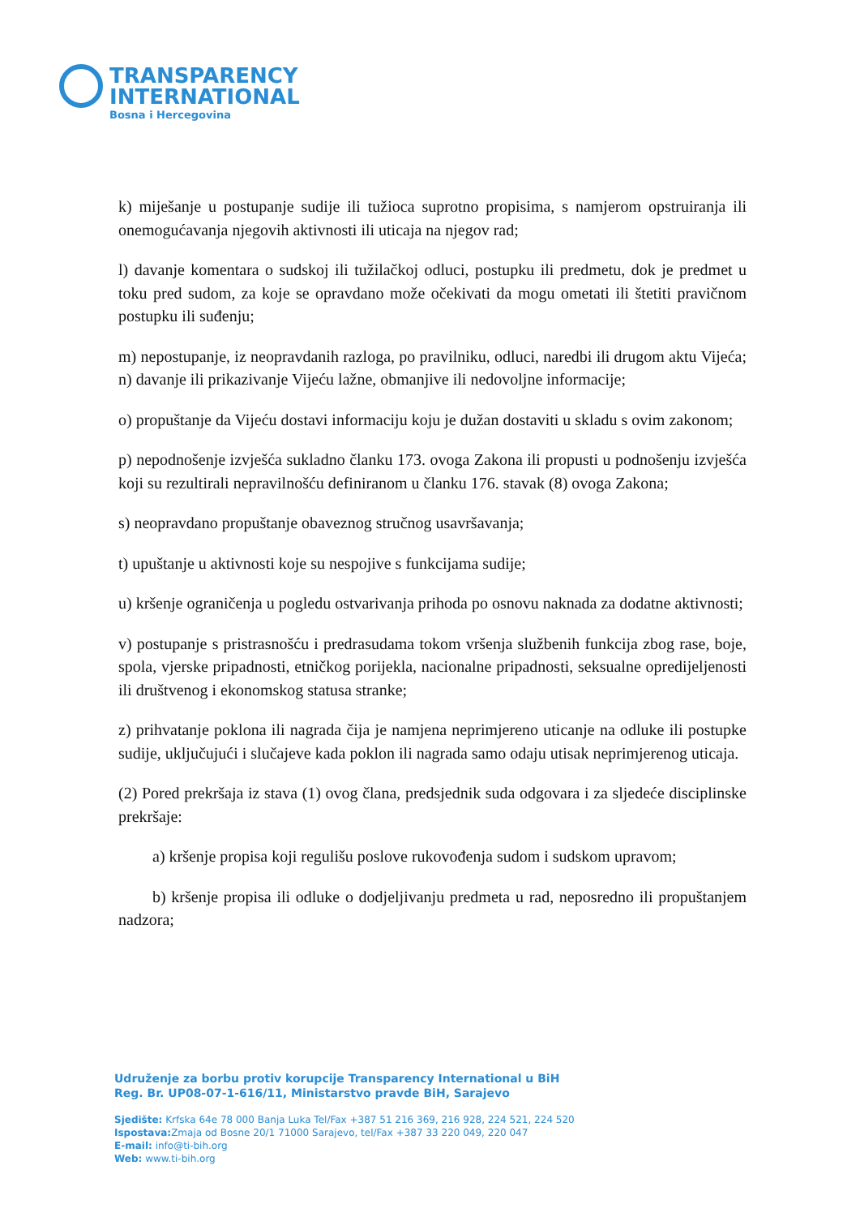TRANSPARENCY
INTERNATIONAL
Bosna i Hercegovina
k) miješanje u postupanje sudije ili tužioca suprotno propisima, s namjerom opstruiranja ili onemogućavanja njegovih aktivnosti ili uticaja na njegov rad;
l) davanje komentara o sudskoj ili tužilačkoj odluci, postupku ili predmetu, dok je predmet u toku pred sudom, za koje se opravdano može očekivati da mogu ometati ili štetiti pravičnom postupku ili suđenju;
m) nepostupanje, iz neopravdanih razloga, po pravilniku, odluci, naredbi ili drugom aktu Vijeća; n) davanje ili prikazivanje Vijeću lažne, obmanjive ili nedovoljne informacije;
o) propuštanje da Vijeću dostavi informaciju koju je dužan dostaviti u skladu s ovim zakonom;
p) nepodnošenje izvješća sukladno članku 173. ovoga Zakona ili propusti u podnošenju izvješća koji su rezultirali nepravilnošću definiranom u članku 176. stavak (8) ovoga Zakona;
s) neopravdano propuštanje obaveznog stručnog usavršavanja;
t) upuštanje u aktivnosti koje su nespojive s funkcijama sudije;
u) kršenje ograničenja u pogledu ostvarivanja prihoda po osnovu naknada za dodatne aktivnosti;
v) postupanje s pristrasnošću i predrasudama tokom vršenja službenih funkcija zbog rase, boje, spola, vjerske pripadnosti, etničkog porijekla, nacionalne pripadnosti, seksualne opredijeljenosti ili društvenog i ekonomskog statusa stranke;
z) prihvatanje poklona ili nagrada čija je namjena neprimjereno uticanje na odluke ili postupke sudije, uključujući i slučajeve kada poklon ili nagrada samo odaju utisak neprimjerenog uticaja.
(2) Pored prekršaja iz stava (1) ovog člana, predsjednik suda odgovara i za sljedeće disciplinske prekršaje:
a) kršenje propisa koji regulišu poslove rukovođenja sudom i sudskom upravom;
b) kršenje propisa ili odluke o dodjeljivanju predmeta u rad, neposredno ili propuštanjem nadzora;
Udruženje za borbu protiv korupcije Transparency International u BiH
Reg. Br. UP08-07-1-616/11, Ministarstvo pravde BiH, Sarajevo
Sjedište: Krfska 64e 78 000 Banja Luka Tel/Fax +387 51 216 369, 216 928, 224 521, 224 520
Ispostava: Zmaja od Bosne 20/1 71000 Sarajevo, tel/Fax +387 33 220 049, 220 047
E-mail: info@ti-bih.org
Web: www.ti-bih.org